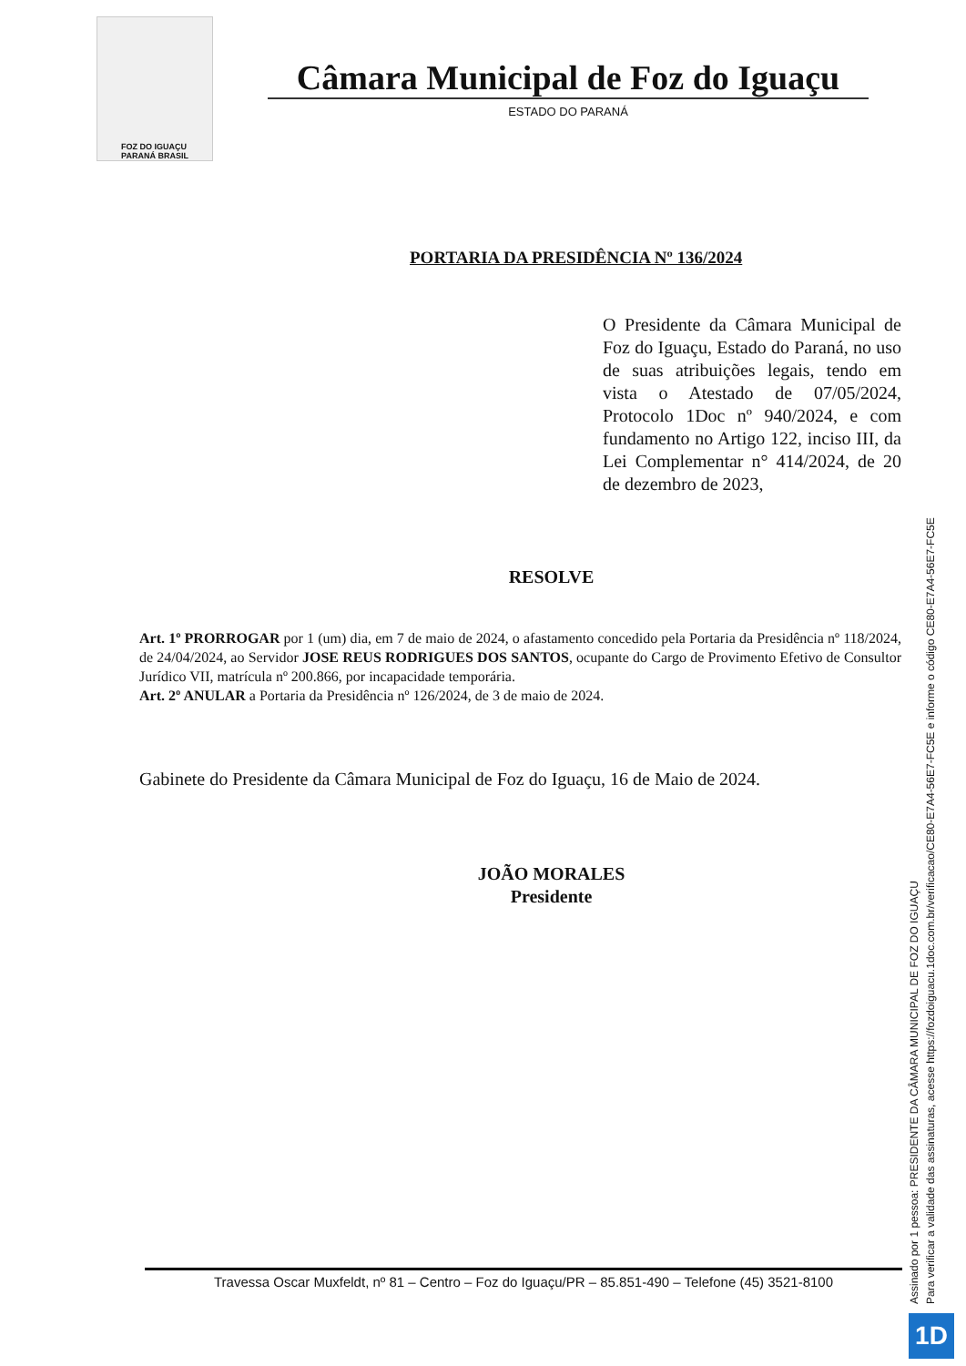FOZ DO IGUAÇU
PARANÁ BRASIL
Câmara Municipal de Foz do Iguaçu
ESTADO DO PARANÁ
PORTARIA DA PRESIDÊNCIA Nº 136/2024
O Presidente da Câmara Municipal de Foz do Iguaçu, Estado do Paraná, no uso de suas atribuições legais, tendo em vista o Atestado de 07/05/2024, Protocolo 1Doc nº 940/2024, e com fundamento no Artigo 122, inciso III, da Lei Complementar n° 414/2024, de 20 de dezembro de 2023,
RESOLVE
Art. 1º PRORROGAR por 1 (um) dia, em 7 de maio de 2024, o afastamento concedido pela Portaria da Presidência nº 118/2024, de 24/04/2024, ao Servidor JOSE REUS RODRIGUES DOS SANTOS, ocupante do Cargo de Provimento Efetivo de Consultor Jurídico VII, matrícula nº 200.866, por incapacidade temporária.
Art. 2º ANULAR a Portaria da Presidência nº 126/2024, de 3 de maio de 2024.
Gabinete do Presidente da Câmara Municipal de Foz do Iguaçu, 16 de Maio de 2024.
JOÃO MORALES
Presidente
Travessa Oscar Muxfeldt, nº 81 – Centro – Foz do Iguaçu/PR – 85.851-490 – Telefone (45) 3521-8100
Assinado por 1 pessoa: PRESIDENTE DA CÂMARA MUNICIPAL DE FOZ DO IGUAÇU
Para verificar a validade das assinaturas, acesse https://fozdoiguacu.1doc.com.br/verificacao/CE80-E7A4-56E7-FC5E e informe o código CE80-E7A4-56E7-FC5E
1D